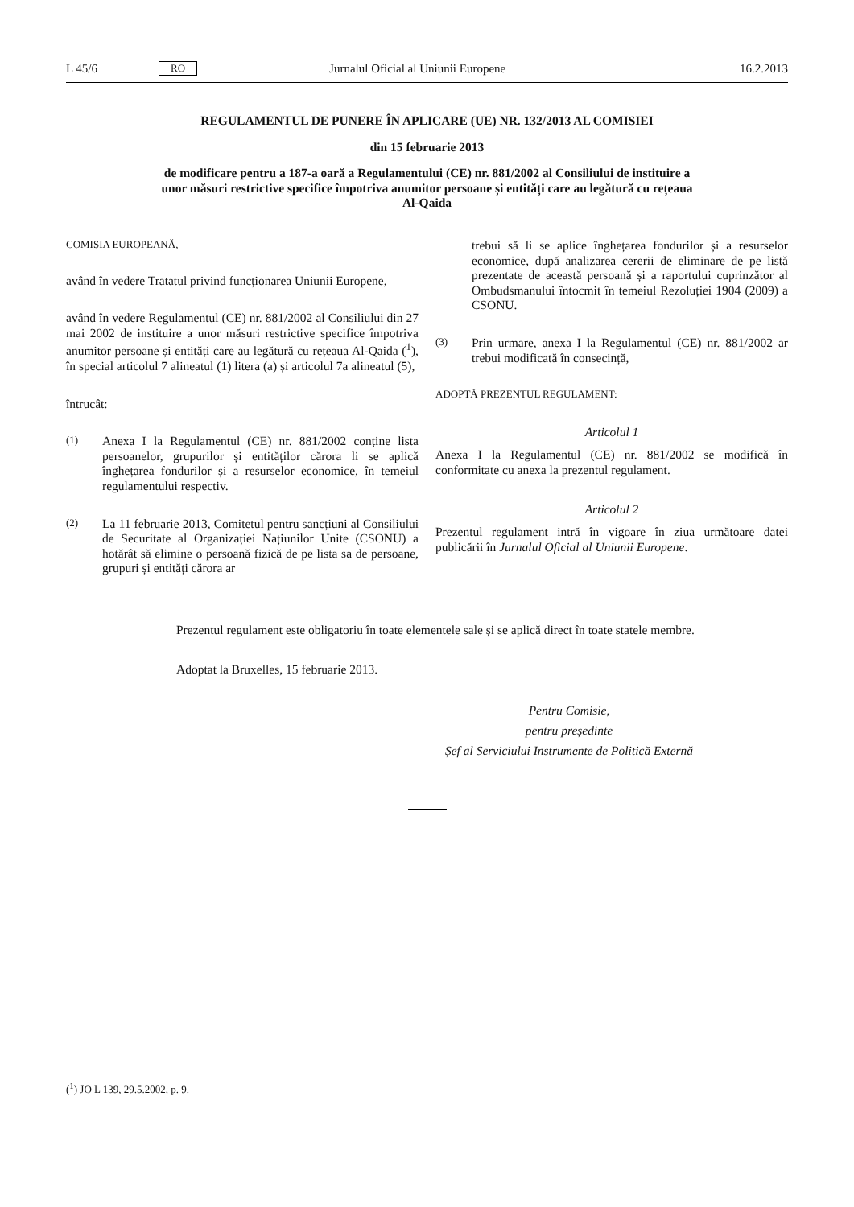L 45/6 RO Jurnalul Oficial al Uniunii Europene 16.2.2013
REGULAMENTUL DE PUNERE ÎN APLICARE (UE) NR. 132/2013 AL COMISIEI
din 15 februarie 2013
de modificare pentru a 187-a oară a Regulamentului (CE) nr. 881/2002 al Consiliului de instituire a
unor măsuri restrictive specifice împotriva anumitor persoane și entități care au legătură cu rețeaua
Al-Qaida
COMISIA EUROPEANĂ,
având în vedere Tratatul privind funcționarea Uniunii Europene,
având în vedere Regulamentul (CE) nr. 881/2002 al Consiliului din 27 mai 2002 de instituire a unor măsuri restrictive specifice împotriva anumitor persoane și entități care au legătură cu rețeaua Al-Qaida (<sup>1</sup>), în special articolul 7 alineatul (1) litera (a) și articolul 7a alineatul (5),
întrucât:
(1)
Anexa I la Regulamentul (CE) nr. 881/2002 conține lista persoanelor, grupurilor și entităților cărora li se aplică înghețarea fondurilor și a resurselor economice, în temeiul regulamentului respectiv.
(2)
La 11 februarie 2013, Comitetul pentru sancțiuni al Consiliului de Securitate al Organizației Națiunilor Unite (CSONU) a hotărât să elimine o persoană fizică de pe lista sa de persoane, grupuri și entități cărora ar
trebui să li se aplice înghețarea fondurilor și a resurselor economice, după analizarea cererii de eliminare de pe listă prezentate de această persoană și a raportului cuprinzător al Ombudsmanului întocmit în temeiul Rezoluției 1904 (2009) a CSONU.
(3)
Prin urmare, anexa I la Regulamentul (CE) nr. 881/2002 ar trebui modificată în consecință,
ADOPTĂ PREZENTUL REGULAMENT:
Articolul 1
Anexa I la Regulamentul (CE) nr. 881/2002 se modifică în conformitate cu anexa la prezentul regulament.
Articolul 2
Prezentul regulament intră în vigoare în ziua următoare datei publicării în Jurnalul Oficial al Uniunii Europene.
Prezentul regulament este obligatoriu în toate elementele sale și se aplică direct în toate statele membre.
Adoptat la Bruxelles, 15 februarie 2013.
Pentru Comisie,
pentru președinte
Șef al Serviciului Instrumente de Politică Externă
(<sup>1</sup>) JO L 139, 29.5.2002, p. 9.